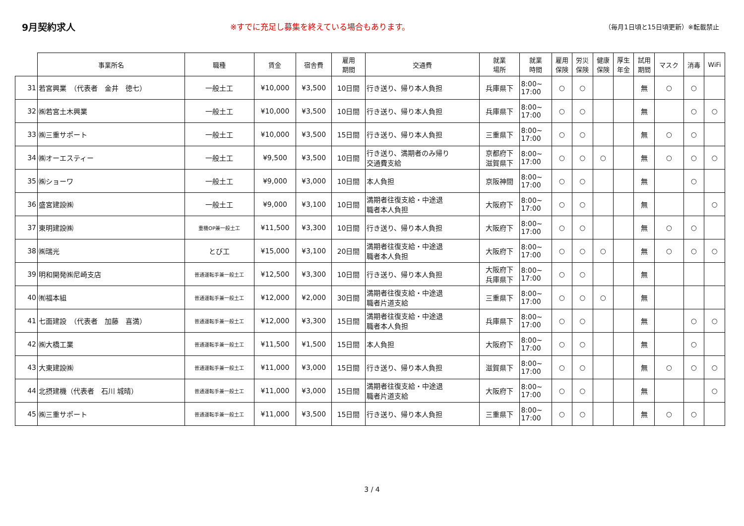9月契約求人
※すでに充足し募集を終えている場合もあります。
（毎月1日頃と15日頃更新）※転載禁止
| | 事業所名 | 職種 | 賃金 | 宿舎費 | 雇用 期間 | 交通費 | 就業 場所 | 就業 時間 | 雇用 保険 | 労災 保険 | 健康 保険 | 厚生 年金 | 試用 期間 | マスク | 消毒 | WiFi |
| --- | --- | --- | --- | --- | --- | --- | --- | --- | --- | --- | --- | --- | --- | --- | --- | --- |
| 31 | 若宮興業 （代表者 金井 徳七） | 一般土工 | ¥10,000 | ¥3,500 | 10日間 | 行き送り、帰り本人負担 | 兵庫県下 | 8:00~ 17:00 | ○ | ○ | | | 無 | ○ | ○ | |
| 32 | ㈱若宮土木興業 | 一般土工 | ¥10,000 | ¥3,500 | 10日間 | 行き送り、帰り本人負担 | 兵庫県下 | 8:00~ 17:00 | ○ | ○ | | | 無 | | ○ | ○ |
| 33 | ㈱三重サポート | 一般土工 | ¥10,000 | ¥3,500 | 15日間 | 行き送り、帰り本人負担 | 三重県下 | 8:00~ 17:00 | ○ | ○ | | | 無 | ○ | ○ | |
| 34 | ㈱オーエスティー | 一般土工 | ¥9,500 | ¥3,500 | 10日間 | 行き送り、満期者のみ帰り 交通費支給 | 京都府下 滋賀県下 | 8:00~ 17:00 | ○ | ○ | ○ | | 無 | ○ | ○ | ○ |
| 35 | ㈱ショーワ | 一般土工 | ¥9,000 | ¥3,000 | 10日間 | 本人負担 | 京阪神間 | 8:00~ 17:00 | ○ | ○ | | | 無 | | ○ | |
| 36 | 盛宮建設㈱ | 一般土工 | ¥9,000 | ¥3,100 | 10日間 | 満期者往復支給・中途退 職者本人負担 | 大阪府下 | 8:00~ 17:00 | ○ | ○ | | | 無 | | | ○ |
| 37 | 東明建設㈱ | 重機OP兼一般土工 | ¥11,500 | ¥3,300 | 10日間 | 行き送り、帰り本人負担 | 大阪府下 | 8:00~ 17:00 | ○ | ○ | | | 無 | ○ | ○ | |
| 38 | ㈱瑞光 | とび工 | ¥15,000 | ¥3,100 | 20日間 | 満期者往復支給・中途退 職者本人負担 | 大阪府下 | 8:00~ 17:00 | ○ | ○ | ○ | | 無 | ○ | ○ | ○ |
| 39 | 明和開発㈱尼崎支店 | 普通運転手兼一般土工 | ¥12,500 | ¥3,300 | 10日間 | 行き送り、帰り本人負担 | 大阪府下 兵庫県下 | 8:00~ 17:00 | ○ | ○ | | | 無 | | | |
| 40 | ㈲福本組 | 普通運転手兼一般土工 | ¥12,000 | ¥2,000 | 30日間 | 満期者往復支給・中途退 職者片道支給 | 三重県下 | 8:00~ 17:00 | ○ | ○ | ○ | | 無 | | | |
| 41 | 七面建設 （代表者 加藤 喜満） | 普通運転手兼一般土工 | ¥12,000 | ¥3,300 | 15日間 | 満期者往復支給・中途退 職者本人負担 | 兵庫県下 | 8:00~ 17:00 | ○ | ○ | | | 無 | | ○ | ○ |
| 42 | ㈱大橋工業 | 普通運転手兼一般土工 | ¥11,500 | ¥1,500 | 15日間 | 本人負担 | 大阪府下 | 8:00~ 17:00 | ○ | ○ | | | 無 | | ○ | |
| 43 | 大東建設㈱ | 普通運転手兼一般土工 | ¥11,000 | ¥3,000 | 15日間 | 行き送り、帰り本人負担 | 滋賀県下 | 8:00~ 17:00 | ○ | ○ | | | 無 | ○ | ○ | ○ |
| 44 | 北摂建機（代表者 石川 城晴） | 普通運転手兼一般土工 | ¥11,000 | ¥3,000 | 15日間 | 満期者往復支給・中途退 職者片道支給 | 大阪府下 | 8:00~ 17:00 | ○ | ○ | | | 無 | | | ○ |
| 45 | ㈱三重サポート | 普通運転手兼一般土工 | ¥11,000 | ¥3,500 | 15日間 | 行き送り、帰り本人負担 | 三重県下 | 8:00~ 17:00 | ○ | ○ | | | 無 | ○ | ○ | |
3 / 4